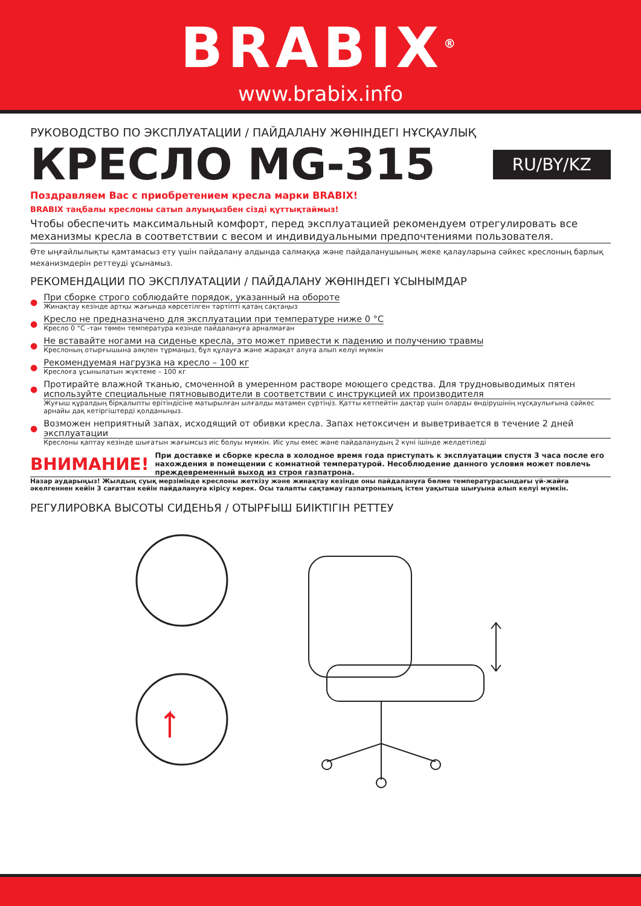BRABIX<sup>®</sup>
www.brabix.info
РУКОВОДСТВО ПО ЭКСПЛУАТАЦИИ / ПАЙДАЛАНУ ЖӨНІНДЕГІ НҰСҚАУЛЫҚ
КРЕСЛО MG-315
RU/BY/KZ
Поздравляем Вас с приобретением кресла марки BRABIX!
BRABIX таңбалы креслоны сатып алуыңызбен сізді құттықтаймыз!
Чтобы обеспечить максимальный комфорт, перед эксплуатацией рекомендуем отрегулировать все механизмы кресла в соответствии с весом и индивидуальными предпочтениями пользователя.
Өте ыңғайлылықты қамтамасыз ету үшін пайдалану алдында салмаққа және пайдаланушының жеке қалауларына сәйкес креслоның барлық механизмдерін реттеуді ұсынамыз.
РЕКОМЕНДАЦИИ ПО ЭКСПЛУАТАЦИИ / ПАЙДАЛАНУ ЖӨНІНДЕГІ ҰСЫНЫМДАР
●
При сборке строго соблюдайте порядок, указанный на обороте
Жинақтау кезінде артқы жағында көрсетілген тәртіпті қатаң сақтаңыз
●
Кресло не предназначено для эксплуатации при температуре ниже 0 °С
Кресло 0 °С -тан төмен температура кезінде пайдалануға арналмаған
●
Не вставайте ногами на сиденье кресла, это может привести к падению и получению травмы
Креслоның отырғышына аяқпен тұрмаңыз, бұл құлауға және жарақат алуға алып келуі мүмкін
●
Рекомендуемая нагрузка на кресло – 100 кг
Креслоға ұсынылатын жүктеме – 100 кг
●
Протирайте влажной тканью, смоченной в умеренном растворе моющего средства. Для трудновыводимых пятен используйте специальные пятновыводители в соответствии с инструкцией их производителя
Жуғыш құралдың бірқалыпты ерітіндісіне матырылған ылғалды матамен сүртіңіз. Қатты кетпейтін дақтар үшін оларды өндірушінің нұсқаулығына сәйкес арнайы дақ кетіргіштерді қолданыңыз.
●
Возможен неприятный запах, исходящий от обивки кресла. Запах нетоксичен и выветривается в течение 2 дней эксплуатации
Креслоны қаптау кезінде шығатын жағымсыз иіс болуы мүмкін. Иіс улы емес және пайдаланудың 2 күні ішінде желдетіледі
ВНИМАНИЕ! При доставке и сборке кресла в холодное время года приступать к эксплуатации спустя 3 часа после его нахождения в помещении с комнатной температурой. Несоблюдение данного условия может повлечь преждевременный выход из строя газпатрона.
Назар аударыңыз! Жылдың суық мерзімінде креслоны жеткізу және жинақтау кезінде оны пайдалануға бөлме температурасындағы үй-жайға әкелгеннен кейін 3 сағаттан кейін пайдалануға кірісу керек. Осы талапты сақтамау газпатронының істен уақытша шығуына алып келуі мүмкін.
РЕГУЛИРОВКА ВЫСОТЫ СИДЕНЬЯ / ОТЫРҒЫШ БИІКТІГІН РЕТТЕУ